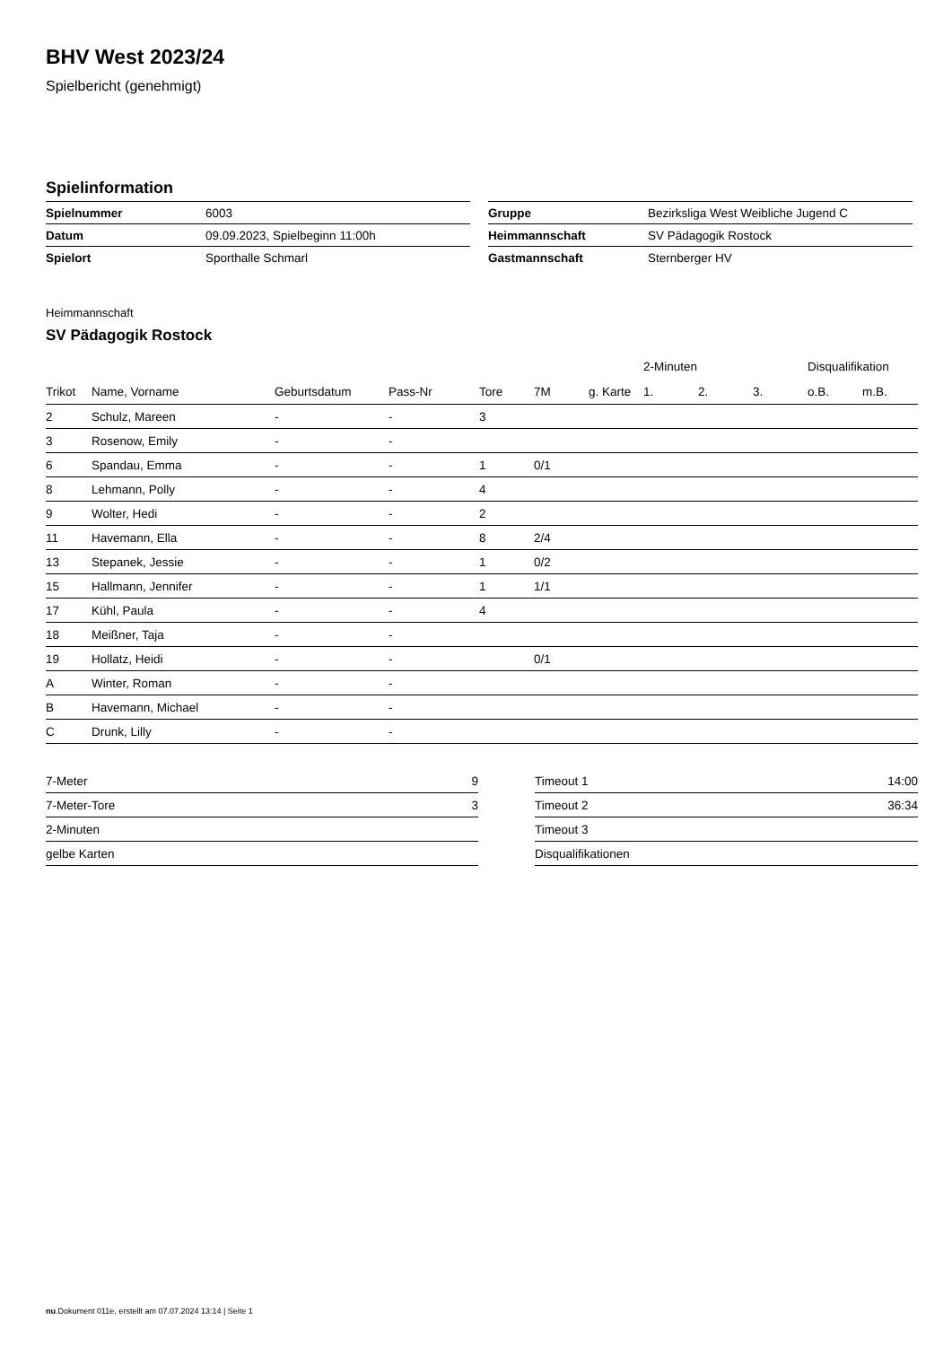BHV West 2023/24
Spielbericht (genehmigt)
Spielinformation
| Spielnummer | 6003 |
| Datum | 09.09.2023, Spielbeginn 11:00h |
| Spielort | Sporthalle Schmarl |
| Gruppe | Bezirksliga West Weibliche Jugend C |
| Heimmannschaft | SV Pädagogik Rostock |
| Gastmannschaft | Sternberger HV |
Heimmannschaft
SV Pädagogik Rostock
| | | | | | | | 2-Minuten | | | Disqualifikation | |
| --- | --- | --- | --- | --- | --- | --- | --- | --- | --- | --- | --- |
| Trikot | Name, Vorname | Geburtsdatum | Pass-Nr | Tore | 7M | g. Karte | 1. | 2. | 3. | o.B. | m.B. |
| 2 | Schulz, Mareen | - | - | 3 | | | | | | | |
| 3 | Rosenow, Emily | - | - | | | | | | | | |
| 6 | Spandau, Emma | - | - | 1 | 0/1 | | | | | | |
| 8 | Lehmann, Polly | - | - | 4 | | | | | | | |
| 9 | Wolter, Hedi | - | - | 2 | | | | | | | |
| 11 | Havemann, Ella | - | - | 8 | 2/4 | | | | | | |
| 13 | Stepanek, Jessie | - | - | 1 | 0/2 | | | | | | |
| 15 | Hallmann, Jennifer | - | - | 1 | 1/1 | | | | | | |
| 17 | Kühl, Paula | - | - | 4 | | | | | | | |
| 18 | Meißner, Taja | - | - | | | | | | | | |
| 19 | Hollatz, Heidi | - | - | | 0/1 | | | | | | |
| A | Winter, Roman | - | - | | | | | | | | |
| B | Havemann, Michael | - | - | | | | | | | | |
| C | Drunk, Lilly | - | - | | | | | | | | |
| 7-Meter | 9 |
| 7-Meter-Tore | 3 |
| 2-Minuten | |
| gelbe Karten | |
| Timeout 1 | 14:00 |
| Timeout 2 | 36:34 |
| Timeout 3 | |
| Disqualifikationen | |
nu.Dokument 011e, erstellt am 07.07.2024 13:14 | Seite 1